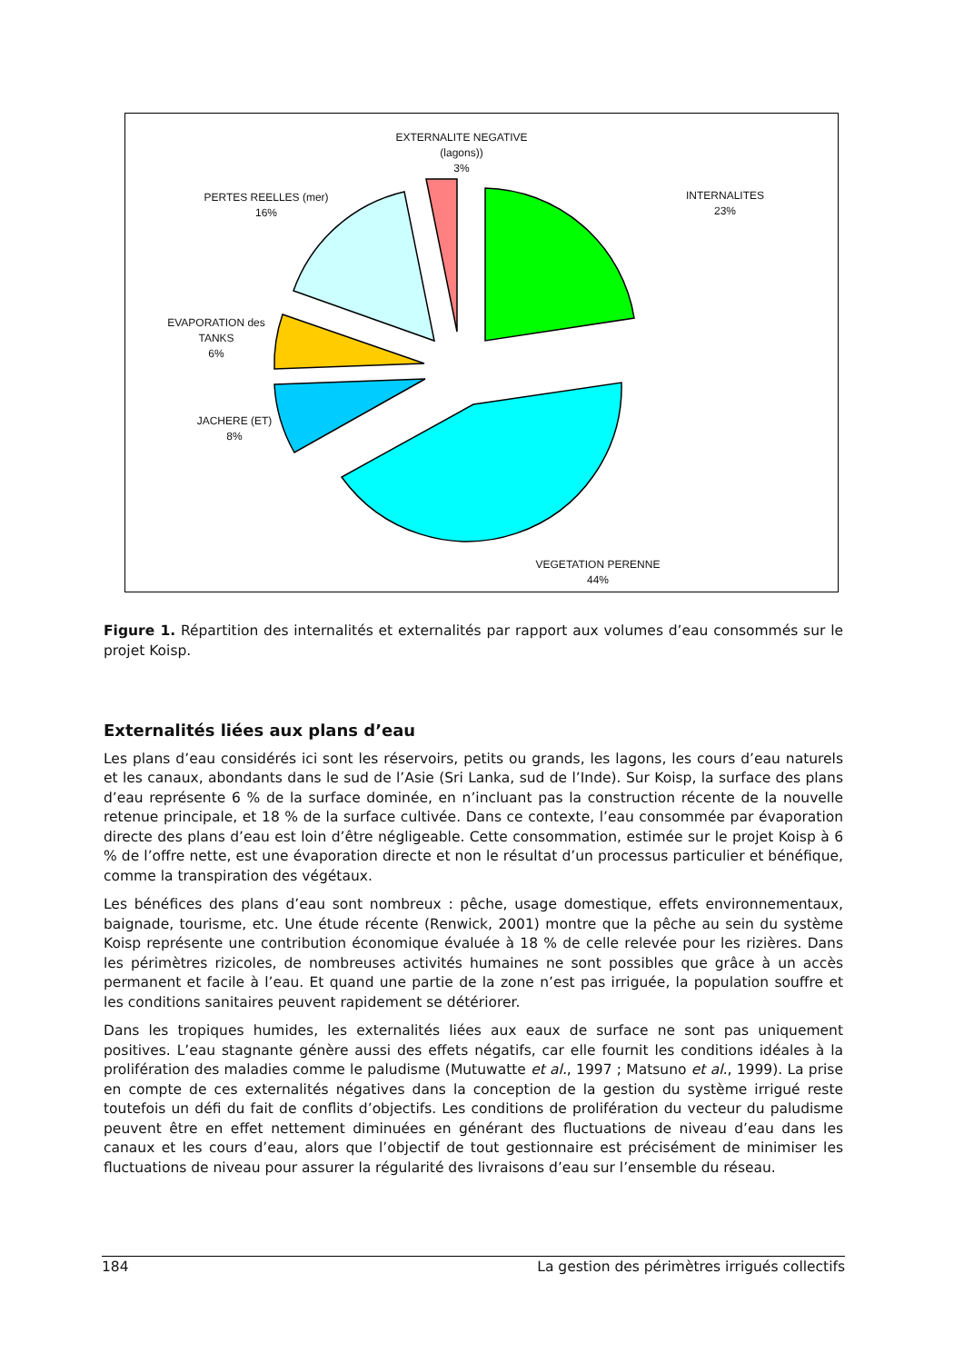EXTERNALITE NEGATIVE
(lagons))
3%
PERTES REELLES (mer)
16%
INTERNALITES
23%
EVAPORATION des
TANKS
6%
JACHERE (ET)
8%
VEGETATION PERENNE
44%
Figure 1. Répartition des internalités et externalités par rapport aux volumes d’eau consommés sur le projet Koisp.
Externalités liées aux plans d’eau
Les plans d’eau considérés ici sont les réservoirs, petits ou grands, les lagons, les cours d’eau naturels et les canaux, abondants dans le sud de l’Asie (Sri Lanka, sud de l’Inde). Sur Koisp, la surface des plans d’eau représente 6 % de la surface dominée, en n’incluant pas la construction récente de la nouvelle retenue principale, et 18 % de la surface cultivée. Dans ce contexte, l’eau consommée par évaporation directe des plans d’eau est loin d’être négligeable. Cette consommation, estimée sur le projet Koisp à 6 % de l’offre nette, est une évaporation directe et non le résultat d’un processus particulier et bénéfique, comme la transpiration des végétaux.
Les bénéfices des plans d’eau sont nombreux : pêche, usage domestique, effets environnementaux, baignade, tourisme, etc. Une étude récente (Renwick, 2001) montre que la pêche au sein du système Koisp représente une contribution économique évaluée à 18 % de celle relevée pour les rizières. Dans les périmètres rizicoles, de nombreuses activités humaines ne sont possibles que grâce à un accès permanent et facile à l’eau. Et quand une partie de la zone n’est pas irriguée, la population souffre et les conditions sanitaires peuvent rapidement se détériorer.
Dans les tropiques humides, les externalités liées aux eaux de surface ne sont pas uniquement positives. L’eau stagnante génère aussi des effets négatifs, car elle fournit les conditions idéales à la prolifération des maladies comme le paludisme (Mutuwatte et al., 1997 ; Matsuno et al., 1999). La prise en compte de ces externalités négatives dans la conception de la gestion du système irrigué reste toutefois un défi du fait de conflits d’objectifs. Les conditions de prolifération du vecteur du paludisme peuvent être en effet nettement diminuées en générant des fluctuations de niveau d’eau dans les canaux et les cours d’eau, alors que l’objectif de tout gestionnaire est précisément de minimiser les fluctuations de niveau pour assurer la régularité des livraisons d’eau sur l’ensemble du réseau.
184 La gestion des périmètres irrigués collectifs